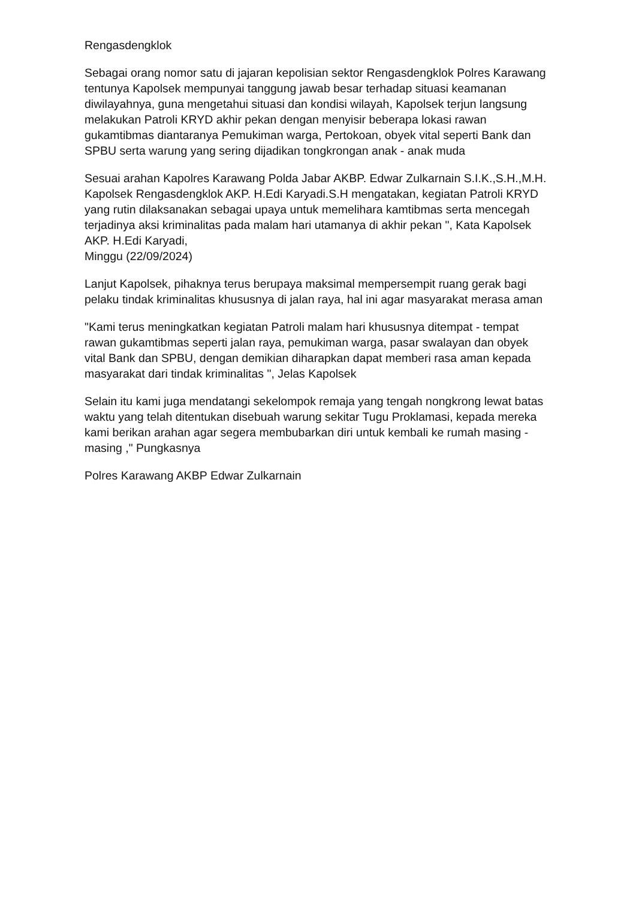Rengasdengklok
Sebagai orang nomor satu di jajaran kepolisian sektor Rengasdengklok Polres Karawang tentunya Kapolsek mempunyai tanggung jawab besar terhadap situasi keamanan diwilayahnya, guna mengetahui situasi dan kondisi wilayah, Kapolsek terjun langsung melakukan Patroli KRYD akhir pekan dengan menyisir beberapa lokasi rawan gukamtibmas diantaranya Pemukiman warga, Pertokoan, obyek vital seperti Bank dan SPBU serta warung yang sering dijadikan tongkrongan anak - anak muda
Sesuai arahan Kapolres Karawang Polda Jabar AKBP. Edwar Zulkarnain S.I.K.,S.H.,M.H. Kapolsek Rengasdengklok AKP. H.Edi Karyadi.S.H mengatakan, kegiatan Patroli KRYD yang rutin dilaksanakan sebagai upaya untuk memelihara kamtibmas serta mencegah terjadinya aksi kriminalitas pada malam hari utamanya di akhir pekan ", Kata Kapolsek AKP. H.Edi Karyadi,
Minggu (22/09/2024)
Lanjut Kapolsek, pihaknya terus berupaya maksimal mempersempit ruang gerak bagi pelaku tindak kriminalitas khususnya di jalan raya, hal ini agar masyarakat merasa aman
"Kami terus meningkatkan kegiatan Patroli malam hari khususnya ditempat - tempat rawan gukamtibmas seperti jalan raya, pemukiman warga, pasar swalayan dan obyek vital Bank dan SPBU, dengan demikian diharapkan dapat memberi rasa aman kepada masyarakat dari tindak kriminalitas ", Jelas Kapolsek
Selain itu kami juga mendatangi sekelompok remaja yang tengah nongkrong lewat batas waktu yang telah ditentukan disebuah warung sekitar Tugu Proklamasi, kepada mereka kami berikan arahan agar segera membubarkan diri untuk kembali ke rumah masing - masing ," Pungkasnya
Polres Karawang AKBP Edwar Zulkarnain